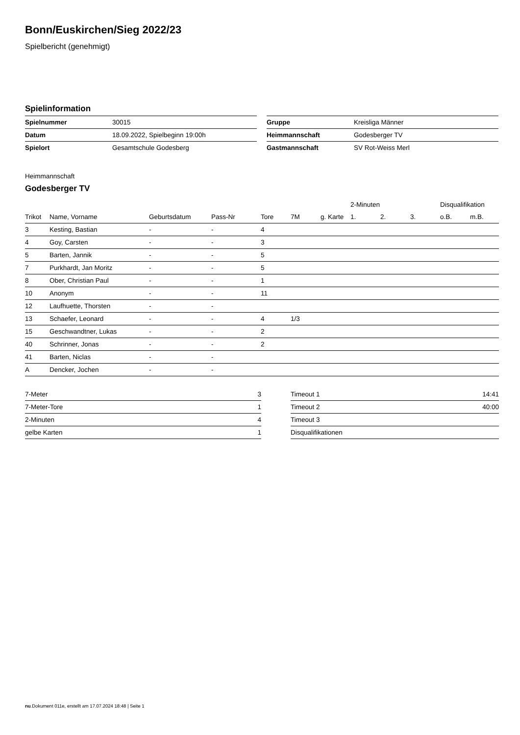Bonn/Euskirchen/Sieg 2022/23
Spielbericht (genehmigt)
Spielinformation
| Spielnummer | 30015 |
| Datum | 18.09.2022, Spielbeginn 19:00h |
| Spielort | Gesamtschule Godesberg |
| Gruppe | Kreisliga Männer |
| Heimmannschaft | Godesberger TV |
| Gastmannschaft | SV Rot-Weiss Merl |
Heimmannschaft
Godesberger TV
| | | | | | | | 2-Minuten | | | Disqualifikation | |
| --- | --- | --- | --- | --- | --- | --- | --- | --- | --- | --- | --- |
| Trikot | Name, Vorname | Geburtsdatum | Pass-Nr | Tore | 7M | g. Karte | 1. | 2. | 3. | o.B. | m.B. |
| 3 | Kesting, Bastian | - | - | 4 | | | | | | | |
| 4 | Goy, Carsten | - | - | 3 | | | | | | | |
| 5 | Barten, Jannik | - | - | 5 | | | | | | | |
| 7 | Purkhardt, Jan Moritz | - | - | 5 | | | | | | | |
| 8 | Ober, Christian Paul | - | - | 1 | | | | | | | |
| 10 | Anonym | - | - | 11 | | | | | | | |
| 12 | Laufhuette, Thorsten | - | - | | | | | | | | |
| 13 | Schaefer, Leonard | - | - | 4 | 1/3 | | | | | | |
| 15 | Geschwandtner, Lukas | - | - | 2 | | | | | | | |
| 40 | Schrinner, Jonas | - | - | 2 | | | | | | | |
| 41 | Barten, Niclas | - | - | | | | | | | | |
| A | Dencker, Jochen | - | - | | | | | | | | |
| 7-Meter | 3 |
| 7-Meter-Tore | 1 |
| 2-Minuten | 4 |
| gelbe Karten | 1 |
| Timeout 1 | 14:41 |
| Timeout 2 | 40:00 |
| Timeout 3 | |
| Disqualifikationen | |
nu.Dokument 011e, erstellt am 17.07.2024 18:48 | Seite 1